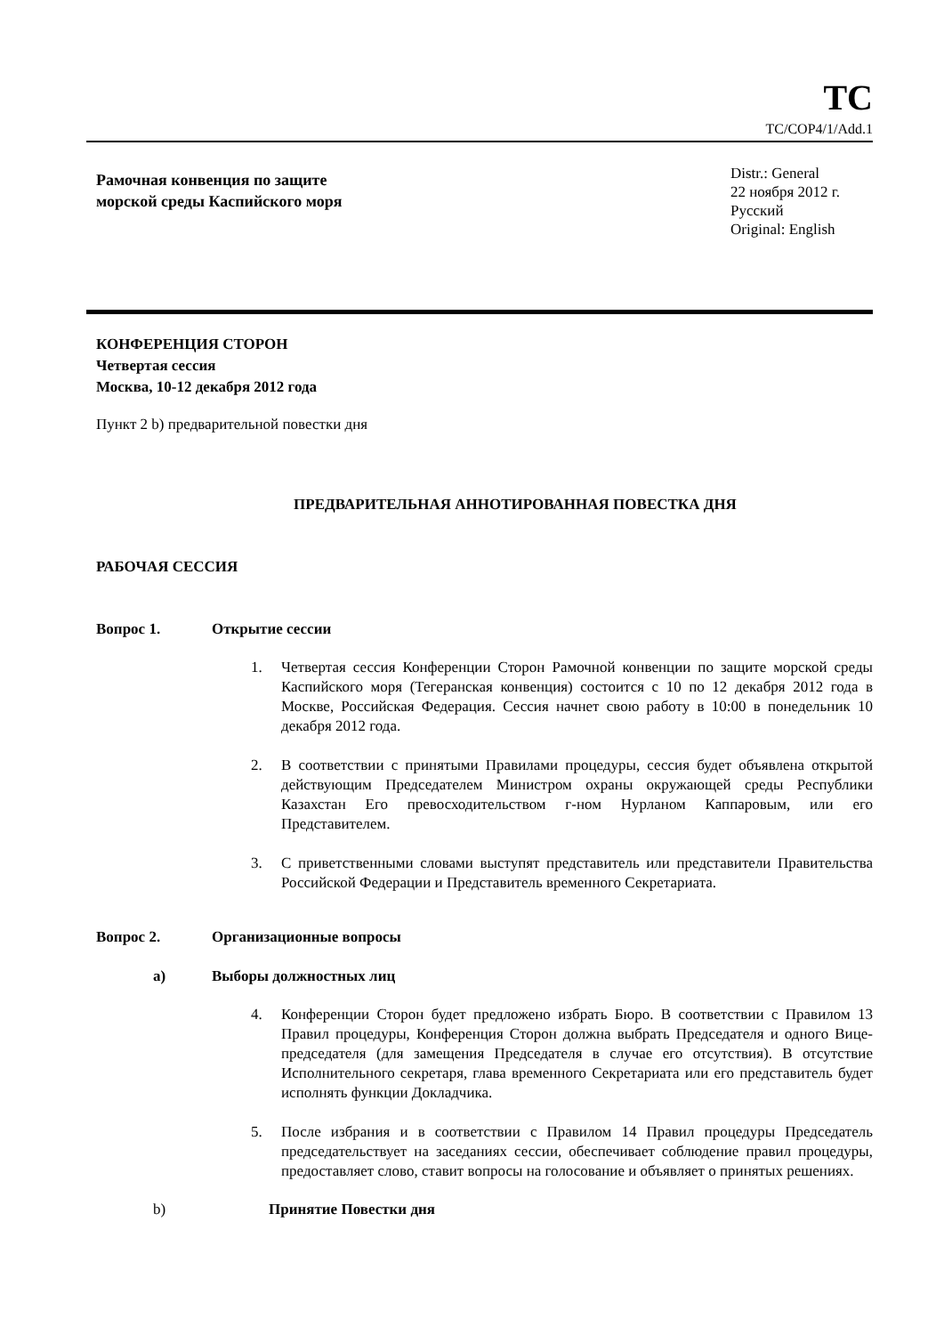TC
TC/COP4/1/Add.1
Рамочная конвенция по защите
морской среды Каспийского моря
Distr.: General
22 ноября 2012 г.
Русский
Original: English
КОНФЕРЕНЦИЯ СТОРОН
Четвертая сессия
Москва, 10-12 декабря 2012 года
Пункт 2 b) предварительной повестки дня
ПРЕДВАРИТЕЛЬНАЯ АННОТИРОВАННАЯ ПОВЕСТКА ДНЯ
РАБОЧАЯ СЕССИЯ
Вопрос 1. Открытие сессии
1. Четвертая сессия Конференции Сторон Рамочной конвенции по защите морской среды Каспийского моря (Тегеранская конвенция) состоится с 10 по 12 декабря 2012 года в Москве, Российская Федерация. Сессия начнет свою работу в 10:00 в понедельник 10 декабря 2012 года.
2. В соответствии с принятыми Правилами процедуры, сессия будет объявлена открытой действующим Председателем Министром охраны окружающей среды Республики Казахстан Его превосходительством г-ном Нурланом Каппаровым, или его Представителем.
3. С приветственными словами выступят представитель или представители Правительства Российской Федерации и Представитель временного Секретариата.
Вопрос 2. Организационные вопросы
а) Выборы должностных лиц
4. Конференции Сторон будет предложено избрать Бюро. В соответствии с Правилом 13 Правил процедуры, Конференция Сторон должна выбрать Председателя и одного Вице-председателя (для замещения Председателя в случае его отсутствия). В отсутствие Исполнительного секретаря, глава временного Секретариата или его представитель будет исполнять функции Докладчика.
5. После избрания и в соответствии с Правилом 14 Правил процедуры Председатель председательствует на заседаниях сессии, обеспечивает соблюдение правил процедуры, предоставляет слово, ставит вопросы на голосование и объявляет о принятых решениях.
b) Принятие Повестки дня